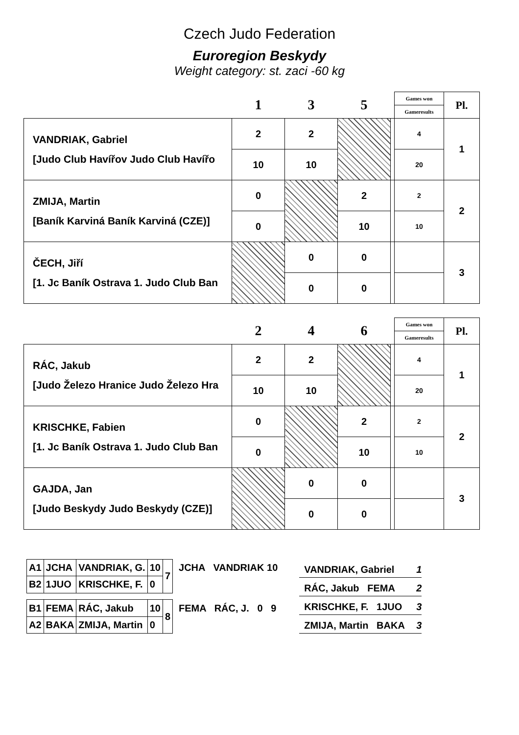Czech Judo Federation
Euroregion Beskydy
Weight category: st. zaci -60 kg
| | 1 | 3 | 5 | | Games won | Pl. |
| | | | | | Gameresults | |
| VANDRIAK, Gabriel [Judo Club Havířov Judo Club Havířo | 2 | 2 | | | 4 | 1 |
| | 10 | 10 | | | 20 | |
| ZMIJA, Martin [Baník Karviná Baník Karviná (CZE)] | 0 | | 2 | | 2 | 2 |
| | 0 | | 10 | | 10 | |
| ČECH, Jiří [1. Jc Baník Ostrava 1. Judo Club Ban | | 0 | 0 | | | 3 |
| | | 0 | 0 | | | |
| | 2 | 4 | 6 | | Games won | Pl. |
| | | | | | Gameresults | |
| RÁC, Jakub [Judo Železo Hranice Judo Železo Hra | 2 | 2 | | | 4 | 1 |
| | 10 | 10 | | | 20 | |
| KRISCHKE, Fabien [1. Jc Baník Ostrava 1. Judo Club Ban | 0 | | 2 | | 2 | 2 |
| | 0 | | 10 | | 10 | |
| GAJDA, Jan [Judo Beskydy Judo Beskydy (CZE)] | | 0 | 0 | | | 3 |
| | | 0 | 0 | | | |
| A1 | JCHA | VANDRIAK, G. | 10 | 7 | JCHA VANDRIAK 10 |
| B2 | 1JUO | KRISCHKE, F. | 0 | | |
| B1 | FEMA | RÁC, Jakub | 10 | 8 | FEMA RÁC, J. 0 9 |
| A2 | BAKA | ZMIJA, Martin | 0 | | |
VANDRIAK, Gabriel 1
RÁC, Jakub FEMA 2
KRISCHKE, F. 1JUO 3
ZMIJA, Martin BAKA 3